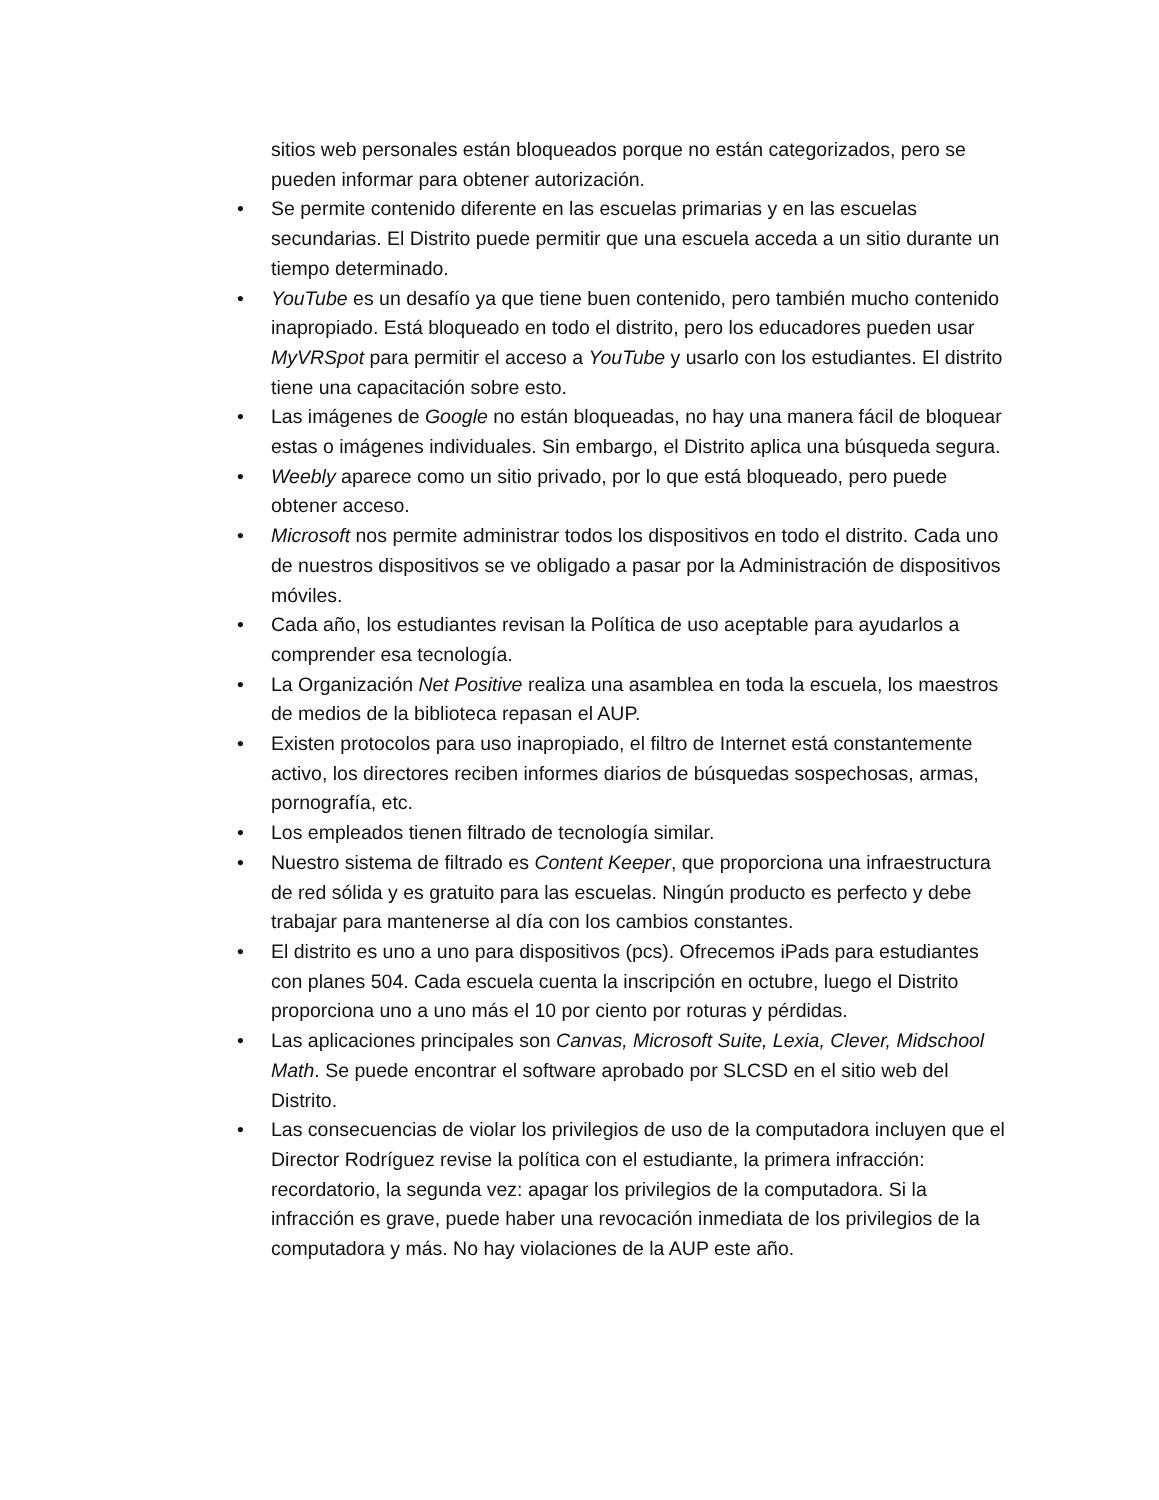sitios web personales están bloqueados porque no están categorizados, pero se pueden informar para obtener autorización.
• Se permite contenido diferente en las escuelas primarias y en las escuelas secundarias. El Distrito puede permitir que una escuela acceda a un sitio durante un tiempo determinado.
• YouTube es un desafío ya que tiene buen contenido, pero también mucho contenido inapropiado. Está bloqueado en todo el distrito, pero los educadores pueden usar MyVRSpot para permitir el acceso a YouTube y usarlo con los estudiantes. El distrito tiene una capacitación sobre esto.
• Las imágenes de Google no están bloqueadas, no hay una manera fácil de bloquear estas o imágenes individuales. Sin embargo, el Distrito aplica una búsqueda segura.
• Weebly aparece como un sitio privado, por lo que está bloqueado, pero puede obtener acceso.
• Microsoft nos permite administrar todos los dispositivos en todo el distrito. Cada uno de nuestros dispositivos se ve obligado a pasar por la Administración de dispositivos móviles.
• Cada año, los estudiantes revisan la Política de uso aceptable para ayudarlos a comprender esa tecnología.
• La Organización Net Positive realiza una asamblea en toda la escuela, los maestros de medios de la biblioteca repasan el AUP.
• Existen protocolos para uso inapropiado, el filtro de Internet está constantemente activo, los directores reciben informes diarios de búsquedas sospechosas, armas, pornografía, etc.
• Los empleados tienen filtrado de tecnología similar.
• Nuestro sistema de filtrado es Content Keeper, que proporciona una infraestructura de red sólida y es gratuito para las escuelas. Ningún producto es perfecto y debe trabajar para mantenerse al día con los cambios constantes.
• El distrito es uno a uno para dispositivos (pcs). Ofrecemos iPads para estudiantes con planes 504. Cada escuela cuenta la inscripción en octubre, luego el Distrito proporciona uno a uno más el 10 por ciento por roturas y pérdidas.
• Las aplicaciones principales son Canvas, Microsoft Suite, Lexia, Clever, Midschool Math. Se puede encontrar el software aprobado por SLCSD en el sitio web del Distrito.
• Las consecuencias de violar los privilegios de uso de la computadora incluyen que el Director Rodríguez revise la política con el estudiante, la primera infracción: recordatorio, la segunda vez: apagar los privilegios de la computadora. Si la infracción es grave, puede haber una revocación inmediata de los privilegios de la computadora y más. No hay violaciones de la AUP este año.